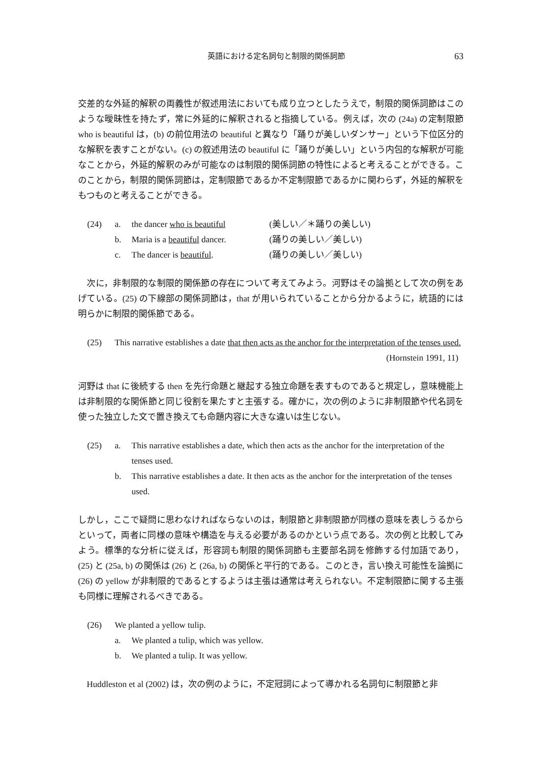英語における定名詞句と制限的関係詞節 63
交差的な外延的解釈の両義性が叙述用法においても成り立つとしたうえで，制限的関係詞節はこのような曖昧性を持たず，常に外延的に解釈されると指摘している。例えば，次の (24a) の定制限節 who is beautiful は，(b) の前位用法の beautiful と異なり「踊りが美しいダンサー」という下位区分的な解釈を表すことがない。(c) の叙述用法の beautiful に「踊りが美しい」という内包的な解釈が可能なことから，外延的解釈のみが可能なのは制限的関係詞節の特性によると考えることができる。このことから，制限的関係詞節は，定制限節であるか不定制限節であるかに関わらず，外延的解釈をもつものと考えることができる。
(24) a. the dancer who is beautiful (美しい／＊踊りの美しい)
b. Maria is a beautiful dancer. (踊りの美しい／美しい)
c. The dancer is beautiful. (踊りの美しい／美しい)
　次に，非制限的な制限的関係節の存在について考えてみよう。河野はその論拠として次の例をあげている。(25) の下線部の関係詞節は，that が用いられていることから分かるように，統語的には明らかに制限的関係節である。
(25) This narrative establishes a date that then acts as the anchor for the interpretation of the tenses used. (Hornstein 1991, 11)
河野は that に後続する then を先行命題と継起する独立命題を表すものであると規定し，意味機能上は非制限的な関係節と同じ役割を果たすと主張する。確かに，次の例のように非制限節や代名詞を使った独立した文で置き換えても命題内容に大きな違いは生じない。
(25) a. This narrative establishes a date, which then acts as the anchor for the interpretation of the tenses used.
b. This narrative establishes a date. It then acts as the anchor for the interpretation of the tenses used.
しかし，ここで疑問に思わなければならないのは，制限節と非制限節が同様の意味を表しうるからといって，両者に同様の意味や構造を与える必要があるのかという点である。次の例と比較してみよう。標準的な分析に従えば，形容詞も制限的関係詞節も主要部名詞を修飾する付加語であり，(25) と (25a, b) の関係は (26) と (26a, b) の関係と平行的である。このとき，言い換え可能性を論拠に (26) の yellow が非制限的であるとするようは主張は通常は考えられない。不定制限節に関する主張も同様に理解されるべきである。
(26) We planted a yellow tulip.
a. We planted a tulip, which was yellow.
b. We planted a tulip. It was yellow.
　Huddleston et al (2002) は，次の例のように，不定冠詞によって導かれる名詞句に制限節と非